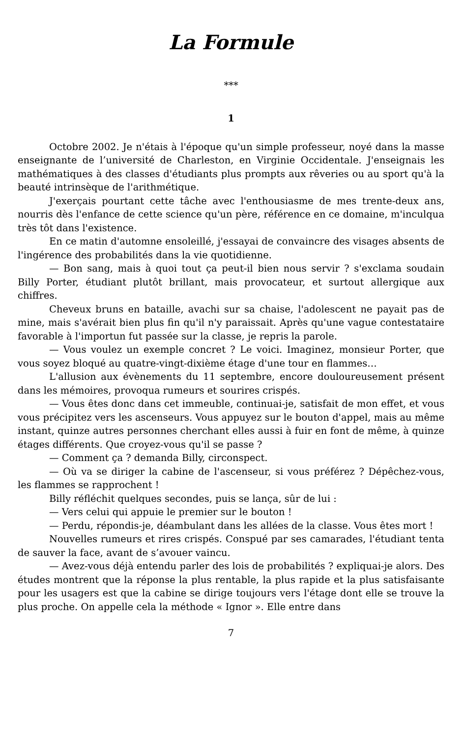La Formule
***
1
Octobre 2002. Je n'étais à l'époque qu'un simple professeur, noyé dans la masse enseignante de l’université de Charleston, en Virginie Occidentale. J'enseignais les mathématiques à des classes d'étudiants plus prompts aux rêveries ou au sport qu'à la beauté intrinsèque de l'arithmétique.
J'exerçais pourtant cette tâche avec l'enthousiasme de mes trente-deux ans, nourris dès l'enfance de cette science qu'un père, référence en ce domaine, m'inculqua très tôt dans l'existence.
En ce matin d'automne ensoleillé, j'essayai de convaincre des visages absents de l'ingérence des probabilités dans la vie quotidienne.
— Bon sang, mais à quoi tout ça peut-il bien nous servir ? s'exclama soudain Billy Porter, étudiant plutôt brillant, mais provocateur, et surtout allergique aux chiffres.
Cheveux bruns en bataille, avachi sur sa chaise, l'adolescent ne payait pas de mine, mais s'avérait bien plus fin qu'il n'y paraissait. Après qu'une vague contestataire favorable à l'importun fut passée sur la classe, je repris la parole.
— Vous voulez un exemple concret ? Le voici. Imaginez, monsieur Porter, que vous soyez bloqué au quatre-vingt-dixième étage d'une tour en flammes…
L'allusion aux évènements du 11 septembre, encore douloureusement présent dans les mémoires, provoqua rumeurs et sourires crispés.
— Vous êtes donc dans cet immeuble, continuai-je, satisfait de mon effet, et vous vous précipitez vers les ascenseurs. Vous appuyez sur le bouton d'appel, mais au même instant, quinze autres personnes cherchant elles aussi à fuir en font de même, à quinze étages différents. Que croyez-vous qu'il se passe ?
— Comment ça ? demanda Billy, circonspect.
— Où va se diriger la cabine de l'ascenseur, si vous préférez ? Dépêchez-vous, les flammes se rapprochent !
Billy réfléchit quelques secondes, puis se lança, sûr de lui :
— Vers celui qui appuie le premier sur le bouton !
— Perdu, répondis-je, déambulant dans les allées de la classe. Vous êtes mort !
Nouvelles rumeurs et rires crispés. Conspué par ses camarades, l'étudiant tenta de sauver la face, avant de s’avouer vaincu.
— Avez-vous déjà entendu parler des lois de probabilités ? expliquai-je alors. Des études montrent que la réponse la plus rentable, la plus rapide et la plus satisfaisante pour les usagers est que la cabine se dirige toujours vers l'étage dont elle se trouve la plus proche. On appelle cela la méthode « Ignor ». Elle entre dans
7